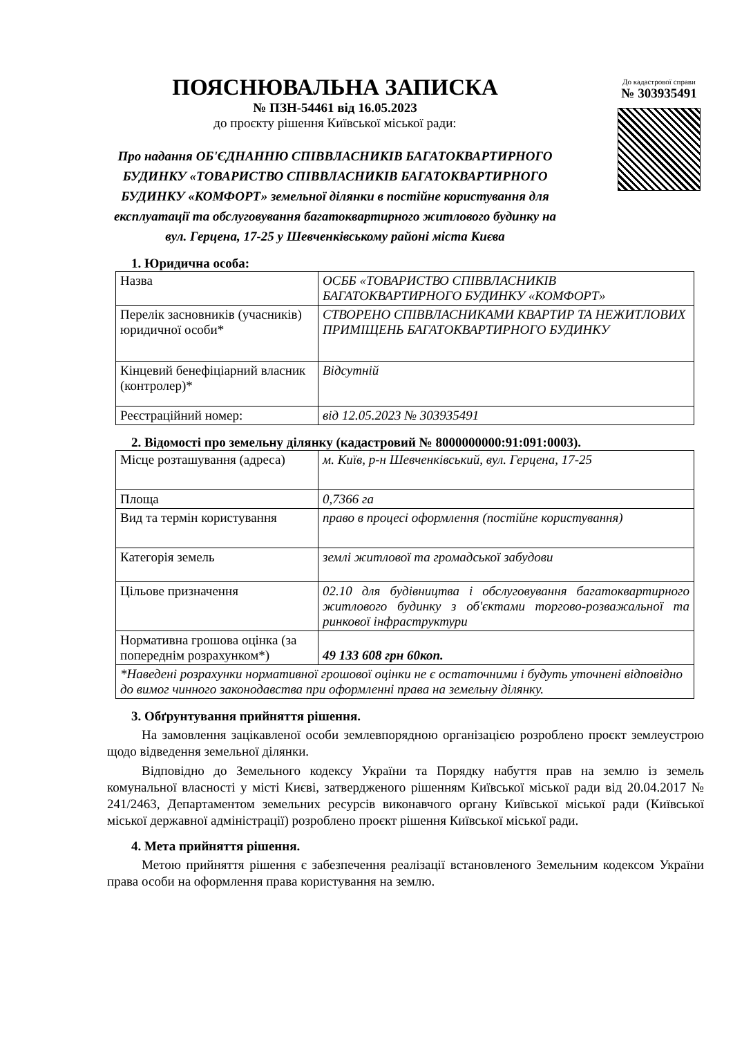ПОЯСНЮВАЛЬНА ЗАПИСКА
№ ПЗН-54461 від 16.05.2023
до проєкту рішення Київської міської ради:
Про надання ОБ'ЄДНАННЮ СПІВВЛАСНИКІВ БАГАТОКВАРТИРНОГО БУДИНКУ «ТОВАРИСТВО СПІВВЛАСНИКІВ БАГАТОКВАРТИРНОГО БУДИНКУ «КОМФОРТ» земельної ділянки в постійне користування для експлуатації та обслуговування багатоквартирного житлового будинку на вул. Герцена, 17-25 у Шевченківському районі міста Києва
До кадастрової справи
№ 303935491
1. Юридична особа:
| Назва | ОСББ «ТОВАРИСТВО СПІВВЛАСНИКІВ БАГАТОКВАРТИРНОГО БУДИНКУ «КОМФОРТ» |
| Перелік засновників (учасників) юридичної особи* | СТВОРЕНО СПІВВЛАСНИКАМИ КВАРТИР ТА НЕЖИТЛОВИХ ПРИМІЩЕНЬ БАГАТОКВАРТИРНОГО БУДИНКУ |
| Кінцевий бенефіціарний власник (контролер)* | Відсутній |
| Реєстраційний номер: | від 12.05.2023 № 303935491 |
2. Відомості про земельну ділянку (кадастровий № 8000000000:91:091:0003).
| Місце розташування (адреса) | м. Київ, р-н Шевченківський, вул. Герцена, 17-25 |
| Площа | 0,7366 га |
| Вид та термін користування | право в процесі оформлення (постійне користування) |
| Категорія земель | землі житлової та громадської забудови |
| Цільове призначення | 02.10 для будівництва і обслуговування багатоквартирного житлового будинку з об'єктами торгово-розважальної та ринкової інфраструктури |
| Нормативна грошова оцінка (за попереднім розрахунком*) | 49 133 608 грн 60коп. |
| *Наведені розрахунки нормативної грошової оцінки не є остаточними і будуть уточнені відповідно до вимог чинного законодавства при оформленні права на земельну ділянку. | |
3. Обґрунтування прийняття рішення.
На замовлення зацікавленої особи землевпорядною організацією розроблено проєкт землеустрою щодо відведення земельної ділянки.
Відповідно до Земельного кодексу України та Порядку набуття прав на землю із земель комунальної власності у місті Києві, затвердженого рішенням Київської міської ради від 20.04.2017 № 241/2463, Департаментом земельних ресурсів виконавчого органу Київської міської ради (Київської міської державної адміністрації) розроблено проєкт рішення Київської міської ради.
4. Мета прийняття рішення.
Метою прийняття рішення є забезпечення реалізації встановленого Земельним кодексом України права особи на оформлення права користування на землю.